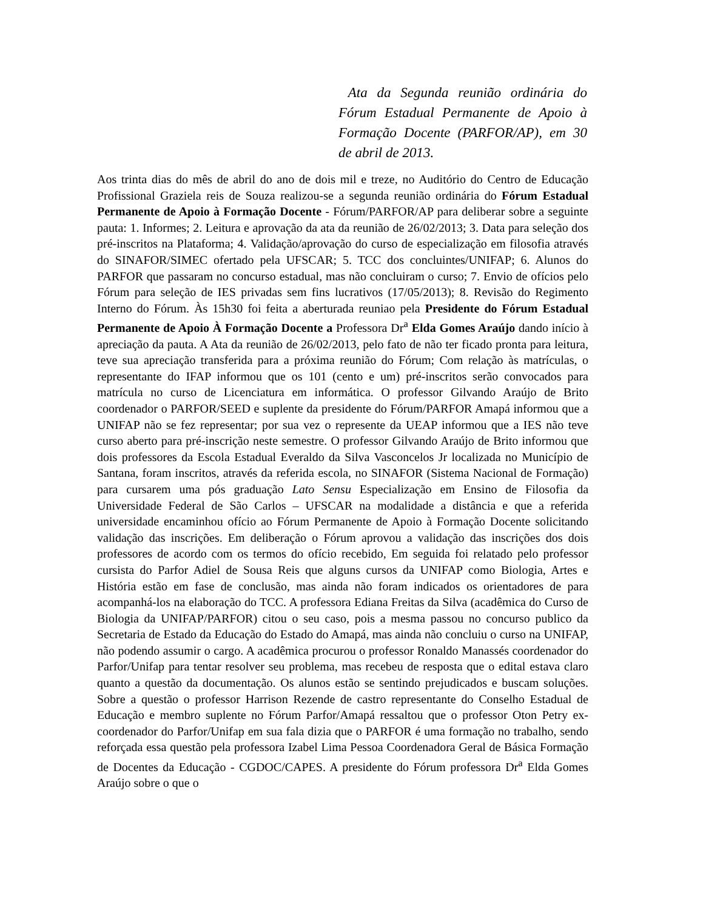Ata da Segunda reunião ordinária do Fórum Estadual Permanente de Apoio à Formação Docente (PARFOR/AP), em 30 de abril de 2013.
Aos trinta dias do mês de abril do ano de dois mil e treze, no Auditório do Centro de Educação Profissional Graziela reis de Souza realizou-se a segunda reunião ordinária do Fórum Estadual Permanente de Apoio à Formação Docente - Fórum/PARFOR/AP para deliberar sobre a seguinte pauta: 1. Informes; 2. Leitura e aprovação da ata da reunião de 26/02/2013; 3. Data para seleção dos pré-inscritos na Plataforma; 4. Validação/aprovação do curso de especialização em filosofia através do SINAFOR/SIMEC ofertado pela UFSCAR; 5. TCC dos concluintes/UNIFAP; 6. Alunos do PARFOR que passaram no concurso estadual, mas não concluiram o curso; 7. Envio de ofícios pelo Fórum para seleção de IES privadas sem fins lucrativos (17/05/2013); 8. Revisão do Regimento Interno do Fórum. Às 15h30 foi feita a aberturada reuniao pela Presidente do Fórum Estadual Permanente de Apoio À Formação Docente a Professora Dr<sup>a</sup> Elda Gomes Araújo dando início à apreciação da pauta. A Ata da reunião de 26/02/2013, pelo fato de não ter ficado pronta para leitura, teve sua apreciação transferida para a próxima reunião do Fórum; Com relação às matrículas, o representante do IFAP informou que os 101 (cento e um) pré-inscritos serão convocados para matrícula no curso de Licenciatura em informática. O professor Gilvando Araújo de Brito coordenador o PARFOR/SEED e suplente da presidente do Fórum/PARFOR Amapá informou que a UNIFAP não se fez representar; por sua vez o represente da UEAP informou que a IES não teve curso aberto para pré-inscrição neste semestre. O professor Gilvando Araújo de Brito informou que dois professores da Escola Estadual Everaldo da Silva Vasconcelos Jr localizada no Município de Santana, foram inscritos, através da referida escola, no SINAFOR (Sistema Nacional de Formação) para cursarem uma pós graduação Lato Sensu Especialização em Ensino de Filosofia da Universidade Federal de São Carlos – UFSCAR na modalidade a distância e que a referida universidade encaminhou ofício ao Fórum Permanente de Apoio à Formação Docente solicitando validação das inscrições. Em deliberação o Fórum aprovou a validação das inscrições dos dois professores de acordo com os termos do ofício recebido, Em seguida foi relatado pelo professor cursista do Parfor Adiel de Sousa Reis que alguns cursos da UNIFAP como Biologia, Artes e História estão em fase de conclusão, mas ainda não foram indicados os orientadores de para acompanhá-los na elaboração do TCC. A professora Ediana Freitas da Silva (acadêmica do Curso de Biologia da UNIFAP/PARFOR) citou o seu caso, pois a mesma passou no concurso publico da Secretaria de Estado da Educação do Estado do Amapá, mas ainda não concluiu o curso na UNIFAP, não podendo assumir o cargo. A acadêmica procurou o professor Ronaldo Manassés coordenador do Parfor/Unifap para tentar resolver seu problema, mas recebeu de resposta que o edital estava claro quanto a questão da documentação. Os alunos estão se sentindo prejudicados e buscam soluções. Sobre a questão o professor Harrison Rezende de castro representante do Conselho Estadual de Educação e membro suplente no Fórum Parfor/Amapá ressaltou que o professor Oton Petry ex-coordenador do Parfor/Unifap em sua fala dizia que o PARFOR é uma formação no trabalho, sendo reforçada essa questão pela professora Izabel Lima Pessoa Coordenadora Geral de Básica Formação de Docentes da Educação - CGDOC/CAPES. A presidente do Fórum professora Dr<sup>a</sup> Elda Gomes Araújo sobre o que o